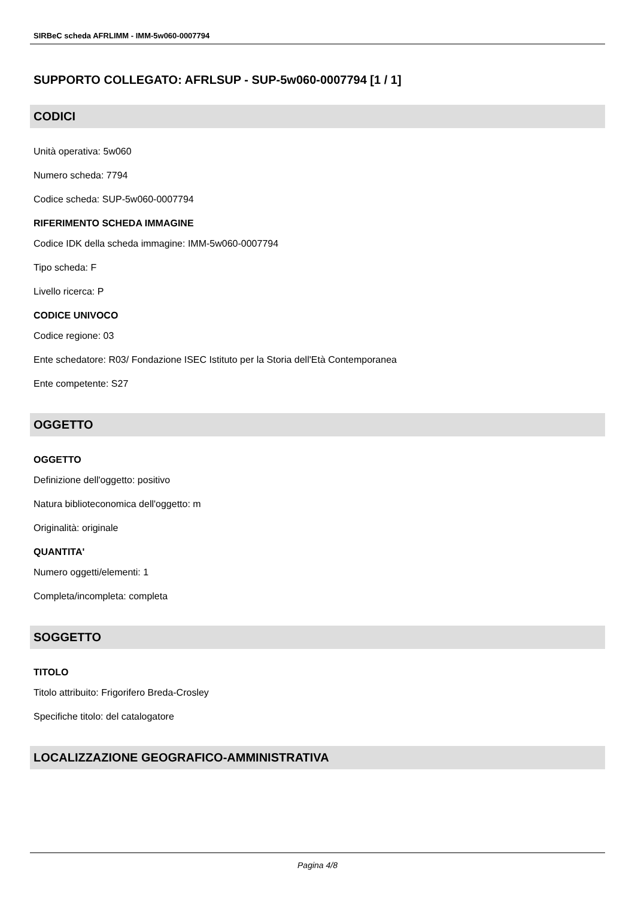SIRBeC scheda AFRLIMM - IMM-5w060-0007794
SUPPORTO COLLEGATO: AFRLSUP - SUP-5w060-0007794 [1 / 1]
CODICI
Unità operativa: 5w060
Numero scheda: 7794
Codice scheda: SUP-5w060-0007794
RIFERIMENTO SCHEDA IMMAGINE
Codice IDK della scheda immagine: IMM-5w060-0007794
Tipo scheda: F
Livello ricerca: P
CODICE UNIVOCO
Codice regione: 03
Ente schedatore: R03/ Fondazione ISEC Istituto per la Storia dell'Età Contemporanea
Ente competente: S27
OGGETTO
OGGETTO
Definizione dell'oggetto: positivo
Natura biblioteconomica dell'oggetto: m
Originalità: originale
QUANTITA'
Numero oggetti/elementi: 1
Completa/incompleta: completa
SOGGETTO
TITOLO
Titolo attribuito: Frigorifero Breda-Crosley
Specifiche titolo: del catalogatore
LOCALIZZAZIONE GEOGRAFICO-AMMINISTRATIVA
Pagina 4/8